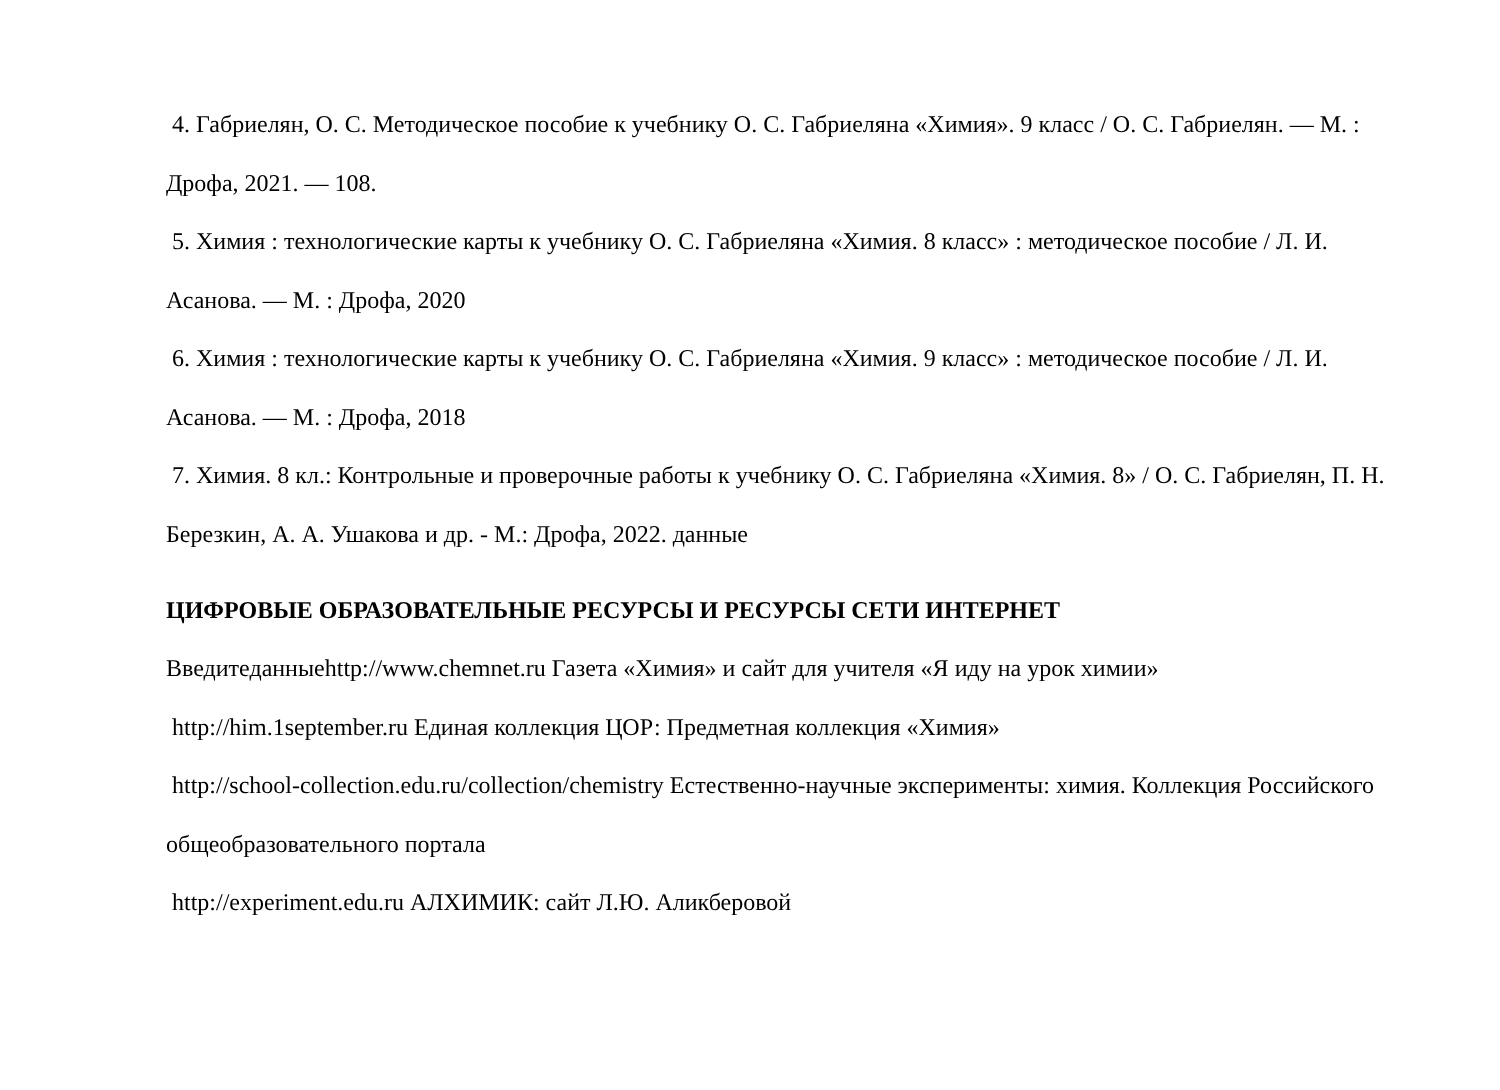4. Габриелян, О. С. Методическое пособие к учебнику О. С. Габриеляна «Химия». 9 класс / О. С. Габриелян. — М. : Дрофа, 2021. — 108.
5. Химия : технологические карты к учебнику О. С. Габриеляна «Химия. 8 класс» : методическое пособие / Л. И. Асанова. — М. : Дрофа, 2020
6. Химия : технологические карты к учебнику О. С. Габриеляна «Химия. 9 класс» : методическое пособие / Л. И. Асанова. — М. : Дрофа, 2018
7. Химия. 8 кл.: Контрольные и проверочные работы к учебнику О. С. Габриеляна «Химия. 8» / О. С. Габриелян, П. Н. Березкин, А. А. Ушакова и др. - М.: Дрофа, 2022. данные
ЦИФРОВЫЕ ОБРАЗОВАТЕЛЬНЫЕ РЕСУРСЫ И РЕСУРСЫ СЕТИ ИНТЕРНЕТ
Введитеданныеhttp://www.chemnet.ru Газета «Химия» и сайт для учителя «Я иду на урок химии»
http://him.1september.ru Единая коллекция ЦОР: Предметная коллекция «Химия»
http://school-collection.edu.ru/collection/chemistry Естественно-научные эксперименты: химия. Коллекция Российского общеобразовательного портала
http://experiment.edu.ru АЛХИМИК: сайт Л.Ю. Аликберовой